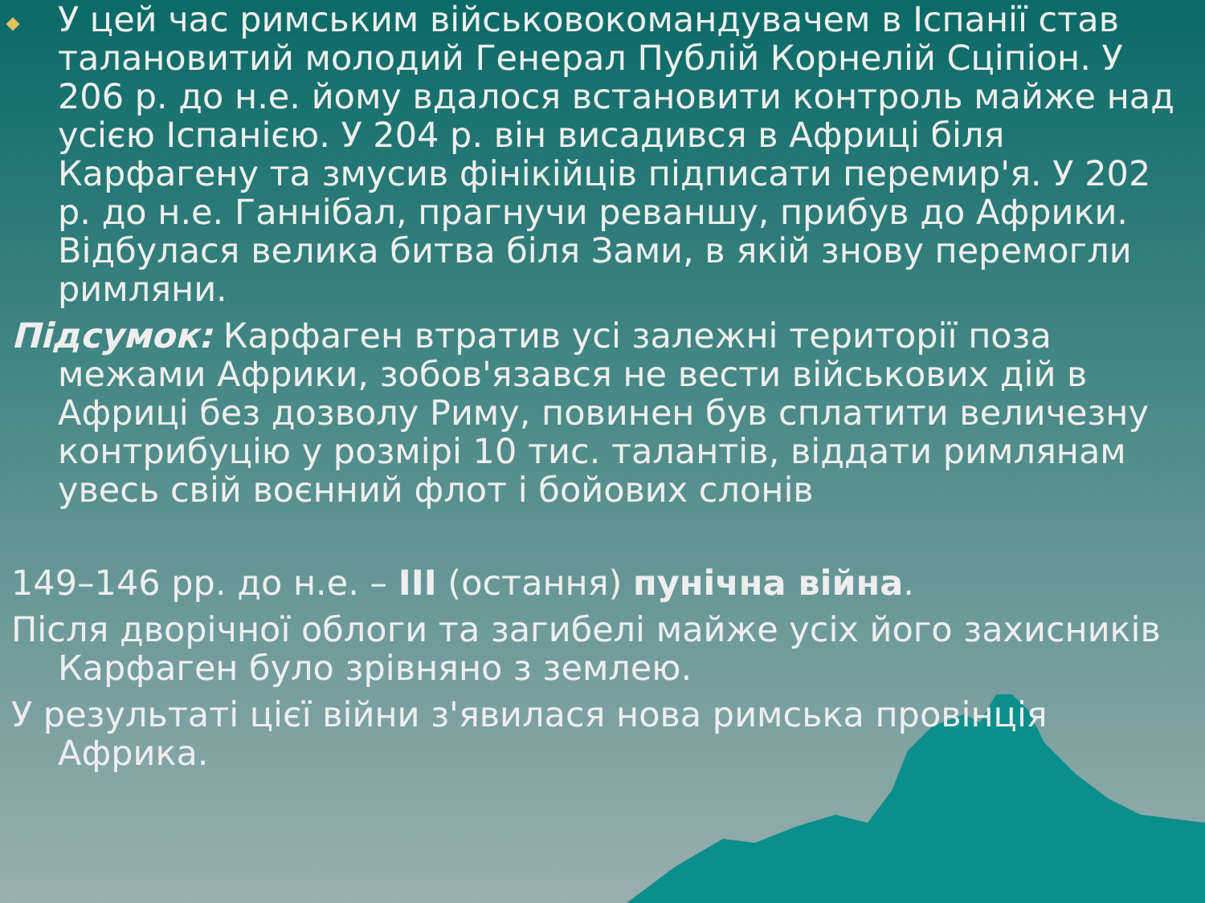У цей час римським військовокомандувачем в Іспанії став талановитий молодий Генерал Публій Корнелій Сціпіон. У 206 р. до н.е. йому вдалося встановити контроль майже над усією Іспанією. У 204 р. він висадився в Африці біля Карфагену та змусив фінікійців підписати перемир'я. У 202 р. до н.е. Ганнібал, прагнучи реваншу, прибув до Африки. Відбулася велика битва біля Зами, в якій знову перемогли римляни.
Підсумок: Карфаген втратив усі залежні території поза межами Африки, зобов'язався не вести військових дій в Африці без дозволу Риму, повинен був сплатити величезну контрибуцію у розмірі 10 тис. талантів, віддати римлянам увесь свій воєнний флот і бойових слонів
149–146 рр. до н.е. – III (остання) пунічна війна.
Після дворічної облоги та загибелі майже усіх його захисників Карфаген було зрівняно з землею.
У результаті цієї війни з'явилася нова римська провінція Африка.